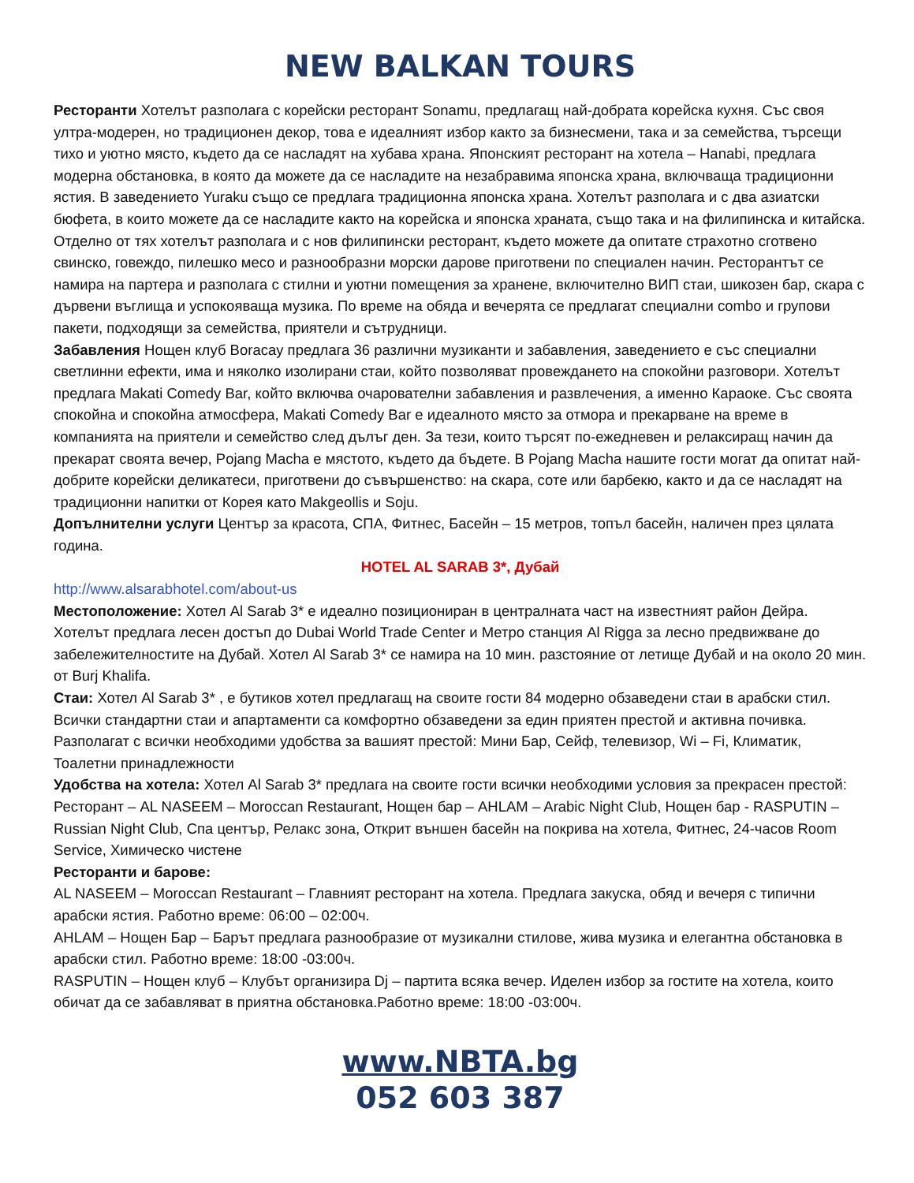NEW BALKAN TOURS
Ресторанти Хотелът разполага с корейски ресторант Sonamu, предлагащ най-добрата корейска кухня. Със своя ултра-модерен, но традиционен декор, това е идеалният избор както за бизнесмени, така и за семейства, търсещи тихо и уютно място, където да се насладят на хубава храна. Японският ресторант на хотела – Hanabi, предлага модерна обстановка, в която да можете да се насладите на незабравима японска храна, включваща традиционни ястия. В заведението Yuraku също се предлага традиционна японска храна. Хотелът разполага и с два азиатски бюфета, в които можете да се насладите както на корейска и японска храната, също така и на филипинска и китайска. Отделно от тях хотелът разполага и с нов филипински ресторант, където можете да опитате страхотно сготвено свинско, говеждо, пилешко месо и разнообразни морски дарове приготвени по специален начин. Ресторантът се намира на партера и разполага с стилни и уютни помещения за хранене, включително ВИП стаи, шикозен бар, скара с дървени въглища и успокояваща музика. По време на обяда и вечерята се предлагат специални combo и групови пакети, подходящи за семейства, приятели и сътрудници.
Забавления Нощен клуб Boracay предлага 36 различни музиканти и забавления, заведението е със специални светлинни ефекти, има и няколко изолирани стаи, който позволяват провеждането на спокойни разговори. Хотелът предлага Makati Comedy Bar, който включва очарователни забавления и развлечения, а именно Караоке. Със своята спокойна и спокойна атмосфера, Makati Comedy Bar е идеалното място за отмора и прекарване на време в компанията на приятели и семейство след дълъг ден. За тези, които търсят по-ежедневен и релаксиращ начин да прекарат своята вечер, Pojang Macha е мястото, където да бъдете. В Pojang Macha нашите гости могат да опитат най-добрите корейски деликатеси, приготвени до съвършенство: на скара, соте или барбекю, както и да се насладят на традиционни напитки от Корея като Makgeollis и Soju.
Допълнителни услуги Център за красота, СПА, Фитнес, Басейн – 15 метров, топъл басейн, наличен през цялата година.
HOTEL AL SARAB 3*, Дубай
http://www.alsarabhotel.com/about-us
Местоположение: Хотел Al Sarab 3* е идеално позициониран в централната част на известният район Дейра. Хотелът предлага лесен достъп до Dubai World Trade Center и Метро станция Al Rigga за лесно предвижване до забележителностите на Дубай. Хотел Al Sarab 3* се намира на 10 мин. разстояние от летище Дубай и на около 20 мин. от Burj Khalifa.
Стаи: Хотел Al Sarab 3* , е бутиков хотел предлагащ на своите гости 84 модерно обзаведени стаи в арабски стил. Всички стандартни стаи и апартаменти са комфортно обзаведени за един приятен престой и активна почивка. Разполагат с всички необходими удобства за вашият престой: Мини Бар, Сейф, телевизор, Wi – Fi, Климатик, Тоалетни принадлежности
Удобства на хотела: Хотел Al Sarab 3* предлага на своите гости всички необходими условия за прекрасен престой: Ресторант – AL NASEEM – Moroccan Restaurant, Нощен бар – AHLAM – Arabic Night Club, Нощен бар - RASPUTIN – Russian Night Club, Спа център, Релакс зона, Открит външен басейн на покрива на хотела, Фитнес, 24-часов Room Service, Химическо чистене
Ресторанти и барове:
AL NASEEM – Moroccan Restaurant – Главният ресторант на хотела. Предлага закуска, обяд и вечеря с типични арабски ястия. Работно време: 06:00 – 02:00ч.
AHLAM – Нощен Бар – Барът предлага разнообразие от музикални стилове, жива музика и елегантна обстановка в арабски стил. Работно време: 18:00 -03:00ч.
RASPUTIN – Нощен клуб – Клубът организира Dj – партита всяка вечер. Иделен избор за гостите на хотела, които обичат да се забавляват в приятна обстановка.Работно време: 18:00 -03:00ч.
www.NBTA.bg
052 603 387